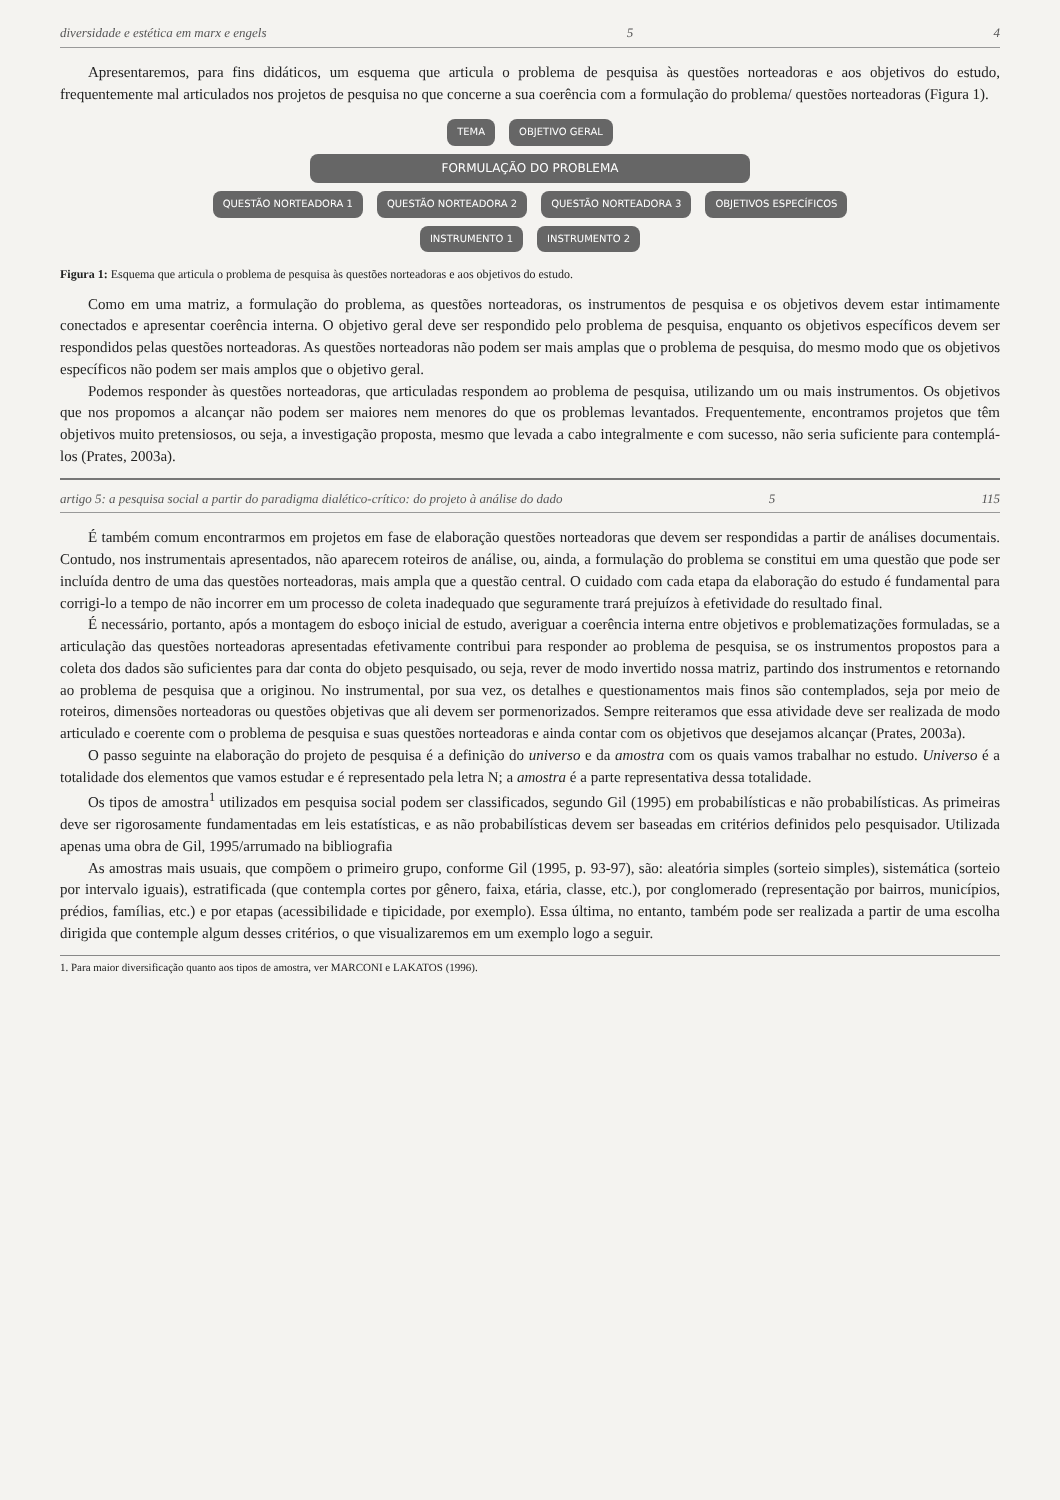diversidade e estética em marx e engels 5 4
Apresentaremos, para fins didáticos, um esquema que articula o problema de pesquisa às questões norteadoras e aos objetivos do estudo, frequentemente mal articulados nos projetos de pesquisa no que concerne a sua coerência com a formulação do problema/ questões norteadoras (Figura 1).
TEMA OBJETIVO GERAL
FORMULAÇÃO DO PROBLEMA
QUESTÃO NORTEADORA 1 QUESTÃO NORTEADORA 2 QUESTÃO NORTEADORA 3 OBJETIVOS ESPECÍFICOS
INSTRUMENTO 1 INSTRUMENTO 2
Figura 1: Esquema que articula o problema de pesquisa às questões norteadoras e aos objetivos do estudo.
Como em uma matriz, a formulação do problema, as questões norteadoras, os instrumentos de pesquisa e os objetivos devem estar intimamente conectados e apresentar coerência interna. O objetivo geral deve ser respondido pelo problema de pesquisa, enquanto os objetivos específicos devem ser respondidos pelas questões norteadoras. As questões norteadoras não podem ser mais amplas que o problema de pesquisa, do mesmo modo que os objetivos específicos não podem ser mais amplos que o objetivo geral.
Podemos responder às questões norteadoras, que articuladas respondem ao problema de pesquisa, utilizando um ou mais instrumentos. Os objetivos que nos propomos a alcançar não podem ser maiores nem menores do que os problemas levantados. Frequentemente, encontramos projetos que têm objetivos muito pretensiosos, ou seja, a investigação proposta, mesmo que levada a cabo integralmente e com sucesso, não seria suficiente para contemplá-los (Prates, 2003a).
artigo 5: a pesquisa social a partir do paradigma dialético-crítico: do projeto à análise do dado 5 115
É também comum encontrarmos em projetos em fase de elaboração questões norteadoras que devem ser respondidas a partir de análises documentais. Contudo, nos instrumentais apresentados, não aparecem roteiros de análise, ou, ainda, a formulação do problema se constitui em uma questão que pode ser incluída dentro de uma das questões norteadoras, mais ampla que a questão central. O cuidado com cada etapa da elaboração do estudo é fundamental para corrigi-lo a tempo de não incorrer em um processo de coleta inadequado que seguramente trará prejuízos à efetividade do resultado final.
É necessário, portanto, após a montagem do esboço inicial de estudo, averiguar a coerência interna entre objetivos e problematizações formuladas, se a articulação das questões norteadoras apresentadas efetivamente contribui para responder ao problema de pesquisa, se os instrumentos propostos para a coleta dos dados são suficientes para dar conta do objeto pesquisado, ou seja, rever de modo invertido nossa matriz, partindo dos instrumentos e retornando ao problema de pesquisa que a originou. No instrumental, por sua vez, os detalhes e questionamentos mais finos são contemplados, seja por meio de roteiros, dimensões norteadoras ou questões objetivas que ali devem ser pormenorizados. Sempre reiteramos que essa atividade deve ser realizada de modo articulado e coerente com o problema de pesquisa e suas questões norteadoras e ainda contar com os objetivos que desejamos alcançar (Prates, 2003a).
O passo seguinte na elaboração do projeto de pesquisa é a definição do universo e da amostra com os quais vamos trabalhar no estudo. Universo é a totalidade dos elementos que vamos estudar e é representado pela letra N; a amostra é a parte representativa dessa totalidade.
Os tipos de amostra<sup>1</sup> utilizados em pesquisa social podem ser classificados, segundo Gil (1995) em probabilísticas e não probabilísticas. As primeiras deve ser rigorosamente fundamentadas em leis estatísticas, e as não probabilísticas devem ser baseadas em critérios definidos pelo pesquisador. Utilizada apenas uma obra de Gil, 1995/arrumado na bibliografia
As amostras mais usuais, que compõem o primeiro grupo, conforme Gil (1995, p. 93-97), são: aleatória simples (sorteio simples), sistemática (sorteio por intervalo iguais), estratificada (que contempla cortes por gênero, faixa, etária, classe, etc.), por conglomerado (representação por bairros, municípios, prédios, famílias, etc.) e por etapas (acessibilidade e tipicidade, por exemplo). Essa última, no entanto, também pode ser realizada a partir de uma escolha dirigida que contemple algum desses critérios, o que visualizaremos em um exemplo logo a seguir.
1. Para maior diversificação quanto aos tipos de amostra, ver MARCONI e LAKATOS (1996).